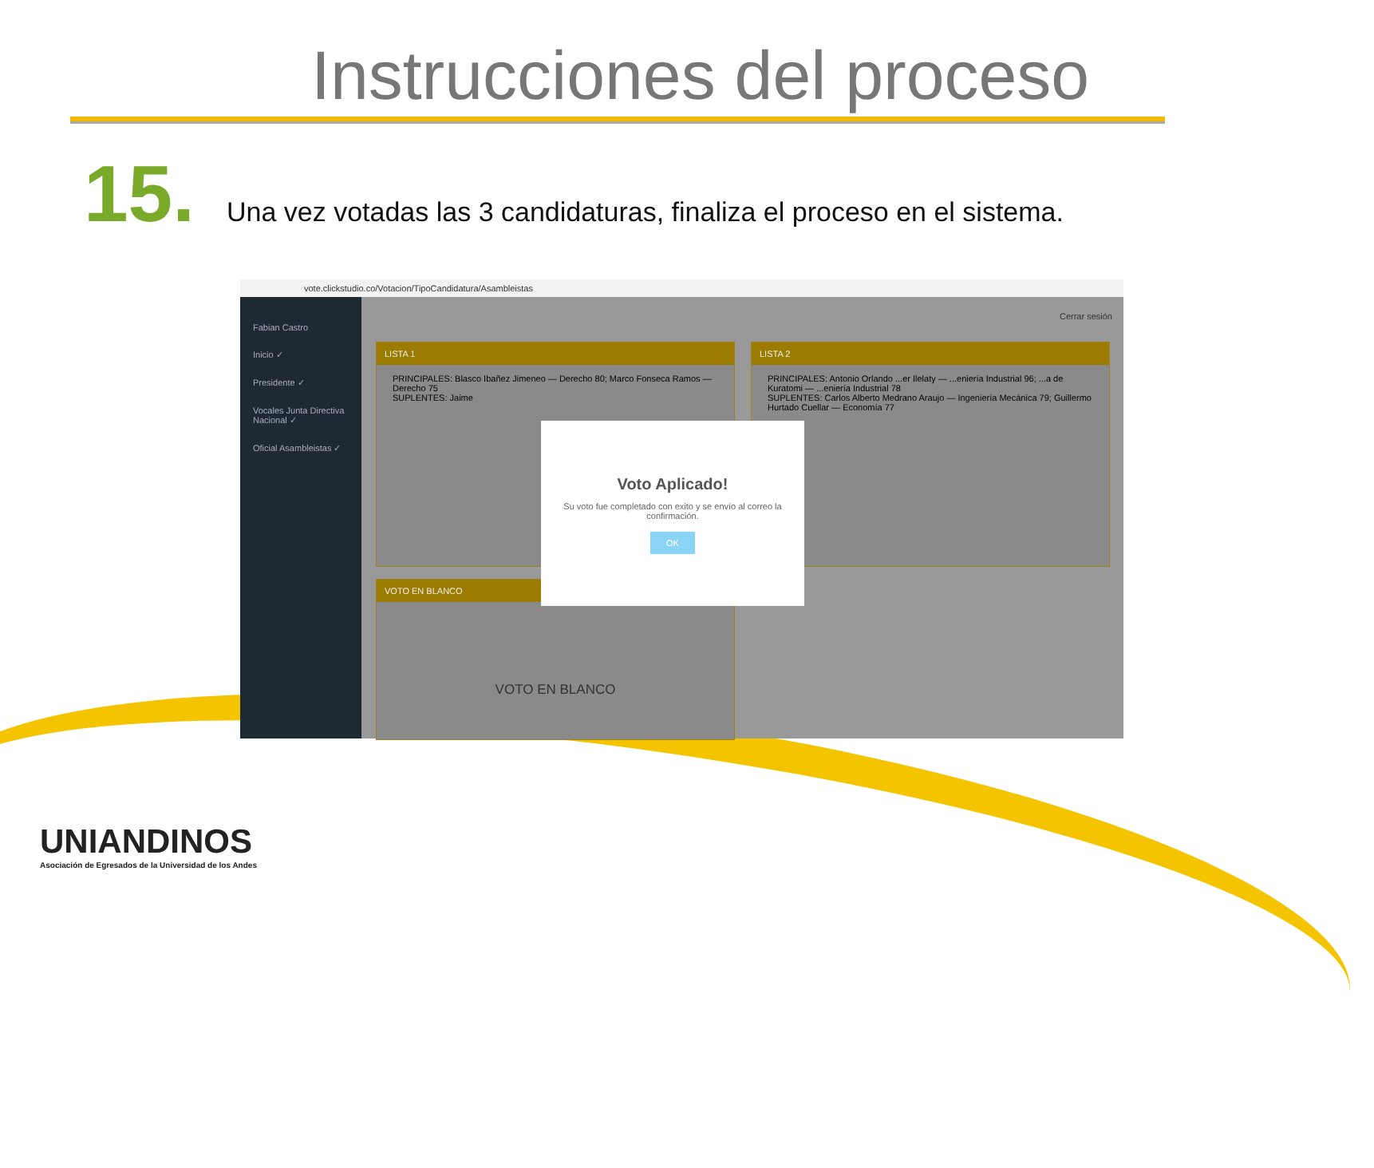Instrucciones del proceso
15. Una vez votadas las 3 candidaturas, finaliza el proceso en el sistema.
vote.clickstudio.co/Votacion/TipoCandidatura/Asambleistas
Fabian Castro
Inicio ✓
Presidente ✓
Vocales Junta Directiva Nacional ✓
Oficial Asambleistas ✓
Cerrar sesión
LISTA 1
PRINCIPALES: Blasco Ibañez Jimeneo — Derecho 80; Marco Fonseca Ramos — Derecho 75
SUPLENTES: Jaime
LISTA 2
PRINCIPALES: Antonio Orlando ...er Ilelaty — ...eniería Industrial 96; ...a de Kuratomi — ...eniería Industrial 78
SUPLENTES: Carlos Alberto Medrano Araujo — Ingeniería Mecánica 79; Guillermo Hurtado Cuellar — Economía 77
VOTO EN BLANCO
VOTO EN BLANCO
Voto Aplicado!
Su voto fue completado con exito y se envío al correo la confirmación.
OK
UNIANDINOS
Asociación de Egresados de la Universidad de los Andes